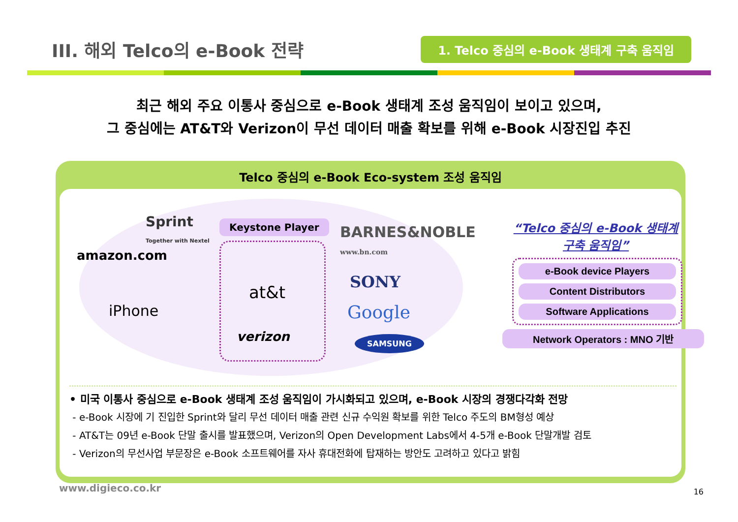III. 해외 Telco의 e-Book 전략
1. Telco 중심의 e-Book 생태계 구축 움직임
최근 해외 주요 이통사 중심으로 e-Book 생태계 조성 움직임이 보이고 있으며,
그 중심에는 AT&T와 Verizon이 무선 데이터 매출 확보를 위해 e-Book 시장진입 추진
Telco 중심의 e-Book Eco-system 조성 움직임
Sprint
Together with Nextel
amazon.com
iPhone
Keystone Player
at&t
verizon
BARNES&NOBLE
www.bn.com
SONY
Google
SAMSUNG
“Telco 중심의 e-Book 생태계
구축 움직임”
e-Book device Players
Content Distributors
Software Applications
Network Operators : MNO 기반
• 미국 이통사 중심으로 e-Book 생태계 조성 움직임이 가시화되고 있으며, e-Book 시장의 경쟁다각화 전망
- e-Book 시장에 기 진입한 Sprint와 달리 무선 데이터 매출 관련 신규 수익원 확보를 위한 Telco 주도의 BM형성 예상
- AT&T는 09년 e-Book 단말 출시를 발표했으며, Verizon의 Open Development Labs에서 4-5개 e-Book 단말개발 검토
- Verizon의 무선사업 부문장은 e-Book 소프트웨어를 자사 휴대전화에 탑재하는 방안도 고려하고 있다고 밝힘
www.digieco.co.kr 16